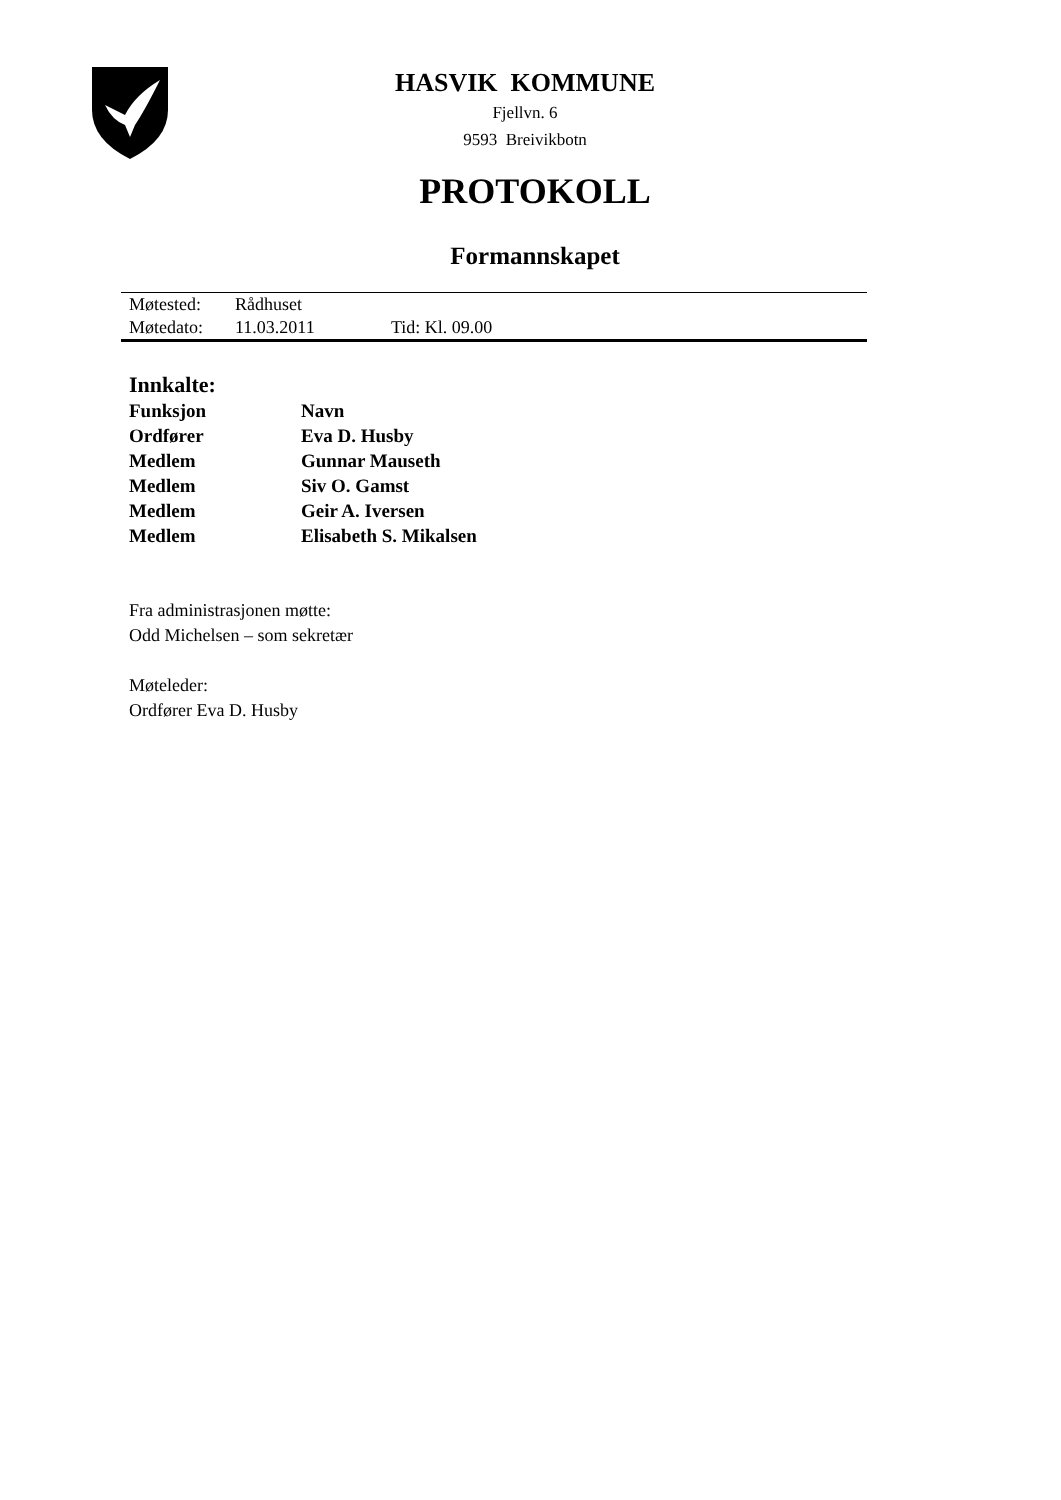HASVIK KOMMUNE
Fjellvn. 6
9593 Breivikbotn
PROTOKOLL
Formannskapet
| Møtested: | Rådhuset | |
| Møtedato: | 11.03.2011 | Tid: Kl. 09.00 |
Innkalte:
| Funksjon | Navn |
| Ordfører | Eva D. Husby |
| Medlem | Gunnar Mauseth |
| Medlem | Siv O. Gamst |
| Medlem | Geir A. Iversen |
| Medlem | Elisabeth S. Mikalsen |
Fra administrasjonen møtte:
Odd Michelsen – som sekretær
Møteleder:
Ordfører Eva D. Husby